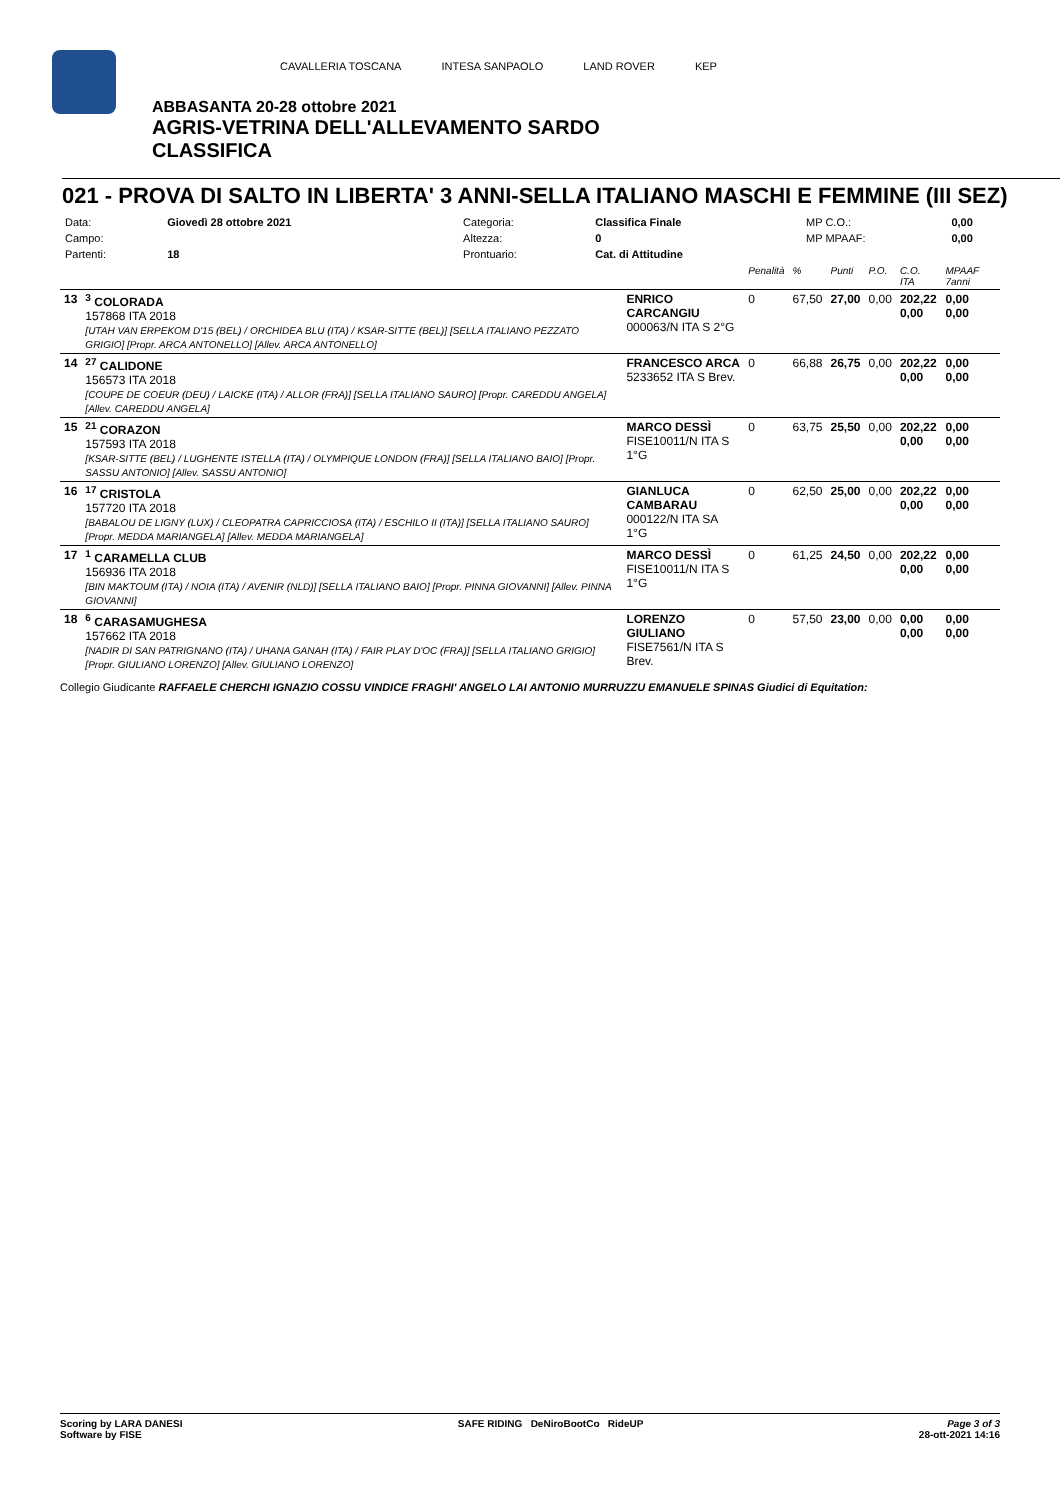CAVALLERIA TOSCANA INTESA SANPAOLO LAND ROVER KEP
ABBASANTA 20-28 ottobre 2021
AGRIS-VETRINA DELL'ALLEVAMENTO SARDO
CLASSIFICA
021 - PROVA DI SALTO IN LIBERTA' 3 ANNI-SELLA ITALIANO MASCHI E FEMMINE (III SEZ)
| Data: | Giovedì 28 ottobre 2021 | Categoria: | Classifica Finale | MP C.O.: | 0,00 |
| Campo: | | Altezza: | 0 | MP MPAAF: | 0,00 |
| Partenti: | 18 | Prontuario: | Cat. di Attitudine | | |
| | | | Penalità | % | Punti | P.O. | C.O. ITA | MPAAF 7anni |
| 13 | <sup>3</sup> COLORADA 157868 ITA 2018 [UTAH VAN ERPEKOM D'15 (BEL) / ORCHIDEA BLU (ITA) / KSAR-SITTE (BEL)] [SELLA ITALIANO PEZZATO GRIGIO] [Propr. ARCA ANTONELLO] [Allev. ARCA ANTONELLO] | ENRICO CARCANGIU 000063/N ITA S 2°G | 0 | 67,50 | 27,00 | 0,00 | 202,22 0,00 | 0,00 0,00 |
| 14 | <sup>27</sup> CALIDONE 156573 ITA 2018 [COUPE DE COEUR (DEU) / LAICKE (ITA) / ALLOR (FRA)] [SELLA ITALIANO SAURO] [Propr. CAREDDU ANGELA] [Allev. CAREDDU ANGELA] | FRANCESCO ARCA 5233652 ITA S Brev. | 0 | 66,88 | 26,75 | 0,00 | 202,22 0,00 | 0,00 0,00 |
| 15 | <sup>21</sup> CORAZON 157593 ITA 2018 [KSAR-SITTE (BEL) / LUGHENTE ISTELLA (ITA) / OLYMPIQUE LONDON (FRA)] [SELLA ITALIANO BAIO] [Propr. SASSU ANTONIO] [Allev. SASSU ANTONIO] | MARCO DESSÌ FISE10011/N ITA S 1°G | 0 | 63,75 | 25,50 | 0,00 | 202,22 0,00 | 0,00 0,00 |
| 16 | <sup>17</sup> CRISTOLA 157720 ITA 2018 [BABALOU DE LIGNY (LUX) / CLEOPATRA CAPRICCIOSA (ITA) / ESCHILO II (ITA)] [SELLA ITALIANO SAURO] [Propr. MEDDA MARIANGELA] [Allev. MEDDA MARIANGELA] | GIANLUCA CAMBARAU 000122/N ITA SA 1°G | 0 | 62,50 | 25,00 | 0,00 | 202,22 0,00 | 0,00 0,00 |
| 17 | <sup>1</sup> CARAMELLA CLUB 156936 ITA 2018 [BIN MAKTOUM (ITA) / NOIA (ITA) / AVENIR (NLD)] [SELLA ITALIANO BAIO] [Propr. PINNA GIOVANNI] [Allev. PINNA GIOVANNI] | MARCO DESSÌ FISE10011/N ITA S 1°G | 0 | 61,25 | 24,50 | 0,00 | 202,22 0,00 | 0,00 0,00 |
| 18 | <sup>6</sup> CARASAMUGHESA 157662 ITA 2018 [NADIR DI SAN PATRIGNANO (ITA) / UHANA GANAH (ITA) / FAIR PLAY D'OC (FRA)] [SELLA ITALIANO GRIGIO] [Propr. GIULIANO LORENZO] [Allev. GIULIANO LORENZO] | LORENZO GIULIANO FISE7561/N ITA S Brev. | 0 | 57,50 | 23,00 | 0,00 | 0,00 0,00 | 0,00 0,00 |
Collegio Giudicante RAFFAELE CHERCHI IGNAZIO COSSU VINDICE FRAGHI' ANGELO LAI ANTONIO MURRUZZU EMANUELE SPINAS Giudici di Equitation:
Scoring by LARA DANESI
Software by FISE
SAFE RIDING DeNiroBootCo RideUP
Page 3 of 3
28-ott-2021 14:16